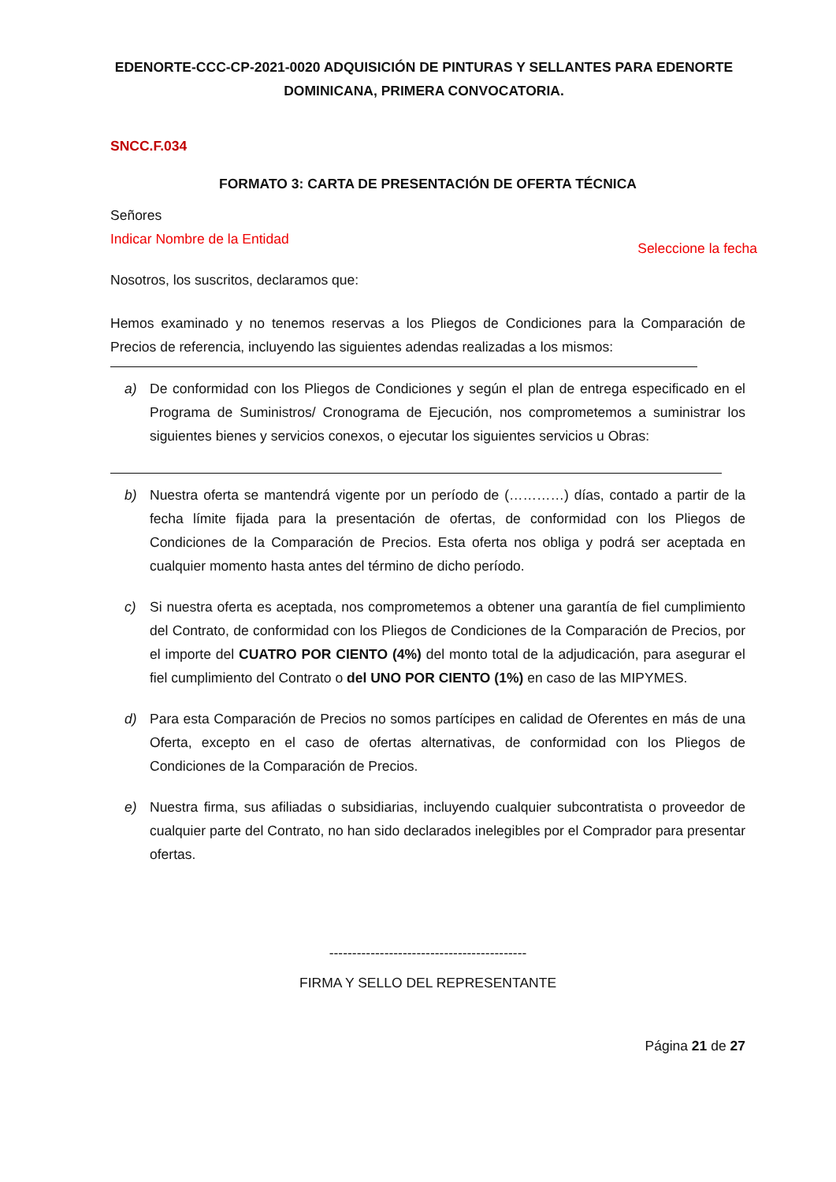EDENORTE-CCC-CP-2021-0020 ADQUISICIÓN DE PINTURAS Y SELLANTES PARA EDENORTE DOMINICANA, PRIMERA CONVOCATORIA.
SNCC.F.034
FORMATO 3: CARTA DE PRESENTACIÓN DE OFERTA TÉCNICA
Señores
Indicar Nombre de la Entidad
Seleccione la fecha
Nosotros, los suscritos, declaramos que:
Hemos examinado y no tenemos reservas a los Pliegos de Condiciones para la Comparación de Precios de referencia, incluyendo las siguientes adendas realizadas a los mismos:
a) De conformidad con los Pliegos de Condiciones y según el plan de entrega especificado en el Programa de Suministros/ Cronograma de Ejecución, nos comprometemos a suministrar los siguientes bienes y servicios conexos, o ejecutar los siguientes servicios u Obras:
b) Nuestra oferta se mantendrá vigente por un período de (…………) días, contado a partir de la fecha límite fijada para la presentación de ofertas, de conformidad con los Pliegos de Condiciones de la Comparación de Precios. Esta oferta nos obliga y podrá ser aceptada en cualquier momento hasta antes del término de dicho período.
c) Si nuestra oferta es aceptada, nos comprometemos a obtener una garantía de fiel cumplimiento del Contrato, de conformidad con los Pliegos de Condiciones de la Comparación de Precios, por el importe del CUATRO POR CIENTO (4%) del monto total de la adjudicación, para asegurar el fiel cumplimiento del Contrato o del UNO POR CIENTO (1%) en caso de las MIPYMES.
d) Para esta Comparación de Precios no somos partícipes en calidad de Oferentes en más de una Oferta, excepto en el caso de ofertas alternativas, de conformidad con los Pliegos de Condiciones de la Comparación de Precios.
e) Nuestra firma, sus afiliadas o subsidiarias, incluyendo cualquier subcontratista o proveedor de cualquier parte del Contrato, no han sido declarados inelegibles por el Comprador para presentar ofertas.
-------------------------------------------
FIRMA Y SELLO DEL REPRESENTANTE
Página 21 de 27